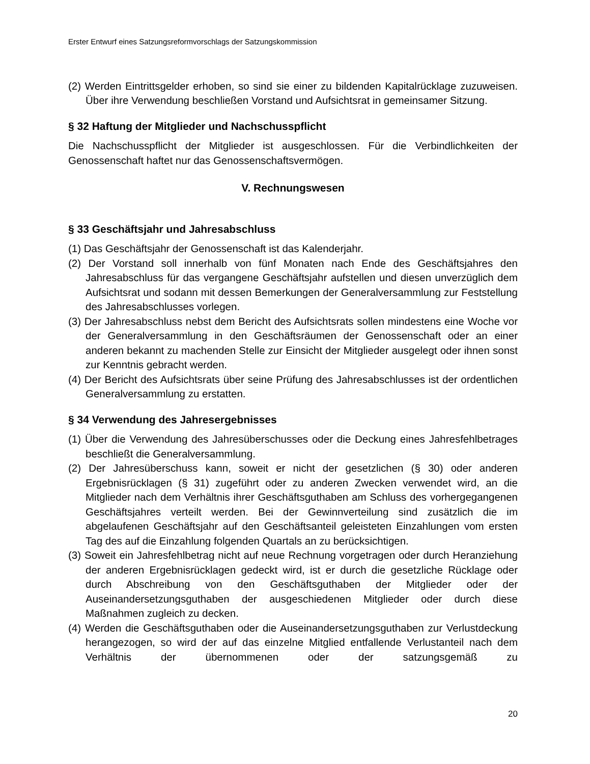Erster Entwurf eines Satzungsreformvorschlags der Satzungskommission
(2) Werden Eintrittsgelder erhoben, so sind sie einer zu bildenden Kapitalrücklage zuzuweisen. Über ihre Verwendung beschließen Vorstand und Aufsichtsrat in gemeinsamer Sitzung.
§ 32 Haftung der Mitglieder und Nachschusspflicht
Die Nachschusspflicht der Mitglieder ist ausgeschlossen. Für die Verbindlichkeiten der Genossenschaft haftet nur das Genossenschaftsvermögen.
V. Rechnungswesen
§ 33 Geschäftsjahr und Jahresabschluss
(1) Das Geschäftsjahr der Genossenschaft ist das Kalenderjahr.
(2) Der Vorstand soll innerhalb von fünf Monaten nach Ende des Geschäftsjahres den Jahresabschluss für das vergangene Geschäftsjahr aufstellen und diesen unverzüglich dem Aufsichtsrat und sodann mit dessen Bemerkungen der Generalversammlung zur Feststellung des Jahresabschlusses vorlegen.
(3) Der Jahresabschluss nebst dem Bericht des Aufsichtsrats sollen mindestens eine Woche vor der Generalversammlung in den Geschäftsräumen der Genossenschaft oder an einer anderen bekannt zu machenden Stelle zur Einsicht der Mitglieder ausgelegt oder ihnen sonst zur Kenntnis gebracht werden.
(4) Der Bericht des Aufsichtsrats über seine Prüfung des Jahresabschlusses ist der ordentlichen Generalversammlung zu erstatten.
§ 34 Verwendung des Jahresergebnisses
(1) Über die Verwendung des Jahresüberschusses oder die Deckung eines Jahresfehlbetrages beschließt die Generalversammlung.
(2) Der Jahresüberschuss kann, soweit er nicht der gesetzlichen (§ 30) oder anderen Ergebnisrücklagen (§ 31) zugeführt oder zu anderen Zwecken verwendet wird, an die Mitglieder nach dem Verhältnis ihrer Geschäftsguthaben am Schluss des vorhergegangenen Geschäftsjahres verteilt werden. Bei der Gewinnverteilung sind zusätzlich die im abgelaufenen Geschäftsjahr auf den Geschäftsanteil geleisteten Einzahlungen vom ersten Tag des auf die Einzahlung folgenden Quartals an zu berücksichtigen.
(3) Soweit ein Jahresfehlbetrag nicht auf neue Rechnung vorgetragen oder durch Heranziehung der anderen Ergebnisrücklagen gedeckt wird, ist er durch die gesetzliche Rücklage oder durch Abschreibung von den Geschäftsguthaben der Mitglieder oder der Auseinandersetzungsguthaben der ausgeschiedenen Mitglieder oder durch diese Maßnahmen zugleich zu decken.
(4) Werden die Geschäftsguthaben oder die Auseinandersetzungsguthaben zur Verlustdeckung herangezogen, so wird der auf das einzelne Mitglied entfallende Verlustanteil nach dem Verhältnis der übernommenen oder der satzungsgemäß zu
20